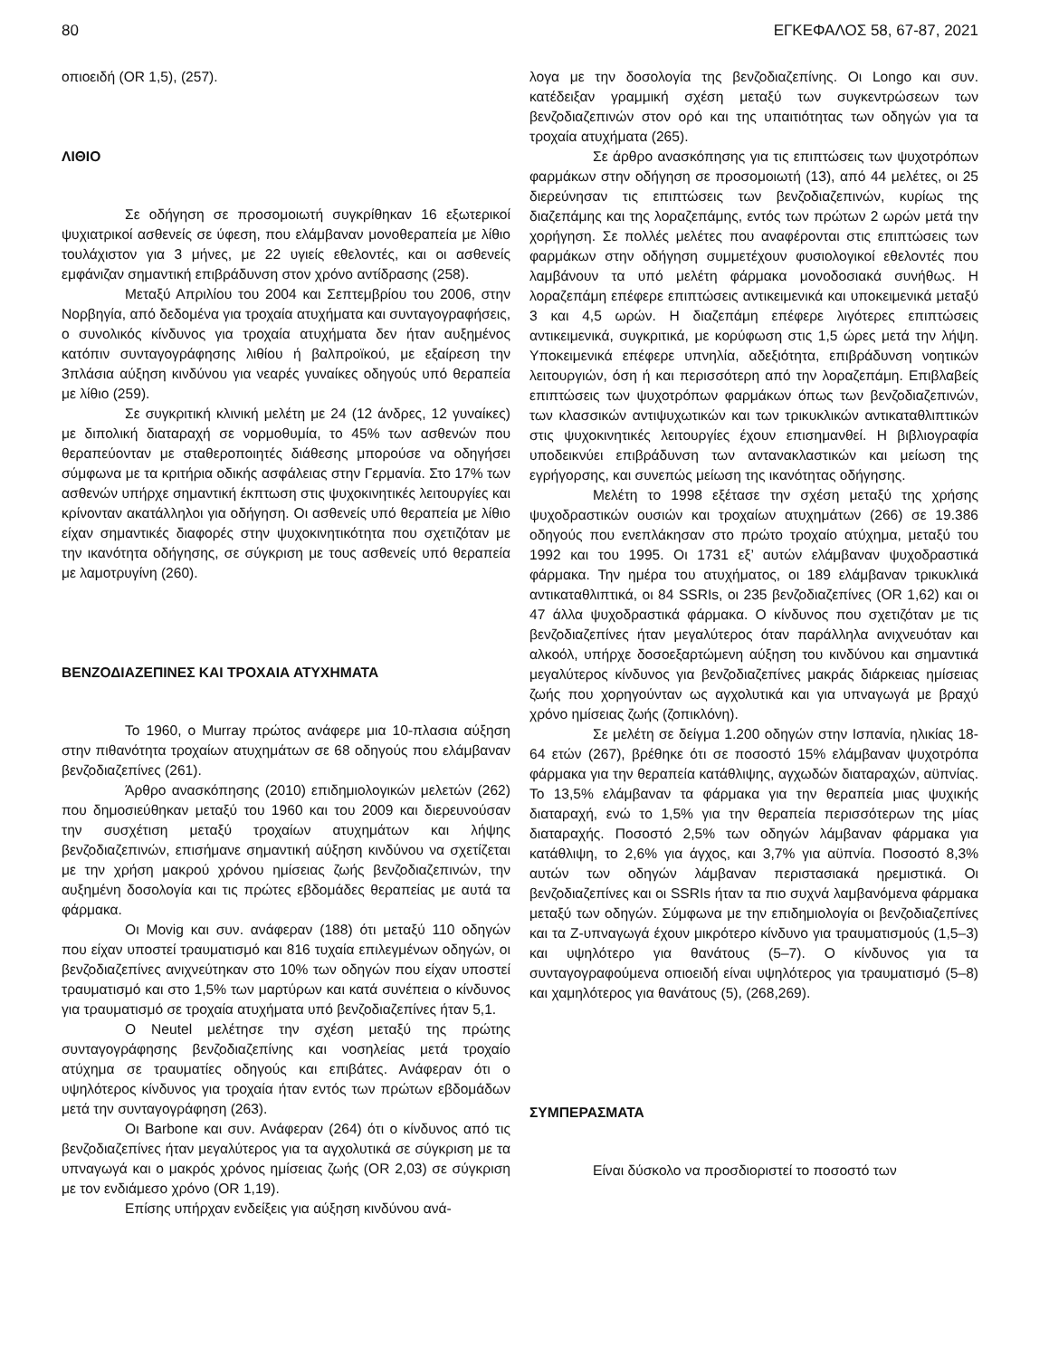80 ΕΓΚΕΦΑΛΟΣ 58, 67-87, 2021
οπιοειδή (OR 1,5), (257).
ΛΙΘΙΟ
Σε οδήγηση σε προσομοιωτή συγκρίθηκαν 16 εξωτερικοί ψυχιατρικοί ασθενείς σε ύφεση, που ελάμβαναν μονοθεραπεία με λίθιο τουλάχιστον για 3 μήνες, με 22 υγιείς εθελοντές, και οι ασθενείς εμφάνιζαν σημαντική επιβράδυνση στον χρόνο αντίδρασης (258).
Μεταξύ Απριλίου του 2004 και Σεπτεμβρίου του 2006, στην Νορβηγία, από δεδομένα για τροχαία ατυχήματα και συνταγογραφήσεις, ο συνολικός κίνδυνος για τροχαία ατυχήματα δεν ήταν αυξημένος κατόπιν συνταγογράφησης λιθίου ή βαλπροϊκού, με εξαίρεση την 3πλάσια αύξηση κινδύνου για νεαρές γυναίκες οδηγούς υπό θεραπεία με λίθιο (259).
Σε συγκριτική κλινική μελέτη με 24 (12 άνδρες, 12 γυναίκες) με διπολική διαταραχή σε νορμοθυμία, το 45% των ασθενών που θεραπεύονταν με σταθεροποιητές διάθεσης μπορούσε να οδηγήσει σύμφωνα με τα κριτήρια οδικής ασφάλειας στην Γερμανία. Στο 17% των ασθενών υπήρχε σημαντική έκπτωση στις ψυχοκινητικές λειτουργίες και κρίνονταν ακατάλληλοι για οδήγηση. Οι ασθενείς υπό θεραπεία με λίθιο είχαν σημαντικές διαφορές στην ψυχοκινητικότητα που σχετιζόταν με την ικανότητα οδήγησης, σε σύγκριση με τους ασθενείς υπό θεραπεία με λαμοτρυγίνη (260).
ΒΕΝΖΟΔΙΑΖΕΠΙΝΕΣ ΚΑΙ ΤΡΟΧΑΙΑ ΑΤΥΧΗΜΑΤΑ
Το 1960, ο Murray πρώτος ανάφερε μια 10-πλασια αύξηση στην πιθανότητα τροχαίων ατυχημάτων σε 68 οδηγούς που ελάμβαναν βενζοδιαζεπίνες (261).
Άρθρο ανασκόπησης (2010) επιδημιολογικών μελετών (262) που δημοσιεύθηκαν μεταξύ του 1960 και του 2009 και διερευνούσαν την συσχέτιση μεταξύ τροχαίων ατυχημάτων και λήψης βενζοδιαζεπινών, επισήμανε σημαντική αύξηση κινδύνου να σχετίζεται με την χρήση μακρού χρόνου ημίσειας ζωής βενζοδιαζεπινών, την αυξημένη δοσολογία και τις πρώτες εβδομάδες θεραπείας με αυτά τα φάρμακα.
Οι Movig και συν. ανάφεραν (188) ότι μεταξύ 110 οδηγών που είχαν υποστεί τραυματισμό και 816 τυχαία επιλεγμένων οδηγών, οι βενζοδιαζεπίνες ανιχνεύτηκαν στο 10% των οδηγών που είχαν υποστεί τραυματισμό και στο 1,5% των μαρτύρων και κατά συνέπεια ο κίνδυνος για τραυματισμό σε τροχαία ατυχήματα υπό βενζοδιαζεπίνες ήταν 5,1.
Ο Neutel μελέτησε την σχέση μεταξύ της πρώτης συνταγογράφησης βενζοδιαζεπίνης και νοσηλείας μετά τροχαίο ατύχημα σε τραυματίες οδηγούς και επιβάτες. Ανάφεραν ότι ο υψηλότερος κίνδυνος για τροχαία ήταν εντός των πρώτων εβδομάδων μετά την συνταγογράφηση (263).
Οι Barbone και συν. Ανάφεραν (264) ότι ο κίνδυνος από τις βενζοδιαζεπίνες ήταν μεγαλύτερος για τα αγχολυτικά σε σύγκριση με τα υπναγωγά και ο μακρός χρόνος ημίσειας ζωής (OR 2,03) σε σύγκριση με τον ενδιάμεσο χρόνο (OR 1,19).
Επίσης υπήρχαν ενδείξεις για αύξηση κινδύνου ανά-
λογα με την δοσολογία της βενζοδιαζεπίνης. Οι Longo και συν. κατέδειξαν γραμμική σχέση μεταξύ των συγκεντρώσεων των βενζοδιαζεπινών στον ορό και της υπαιτιότητας των οδηγών για τα τροχαία ατυχήματα (265).
Σε άρθρο ανασκόπησης για τις επιπτώσεις των ψυχοτρόπων φαρμάκων στην οδήγηση σε προσομοιωτή (13), από 44 μελέτες, οι 25 διερεύνησαν τις επιπτώσεις των βενζοδιαζεπινών, κυρίως της διαζεπάμης και της λοραζεπάμης, εντός των πρώτων 2 ωρών μετά την χορήγηση. Σε πολλές μελέτες που αναφέρονται στις επιπτώσεις των φαρμάκων στην οδήγηση συμμετέχουν φυσιολογικοί εθελοντές που λαμβάνουν τα υπό μελέτη φάρμακα μονοδοσιακά συνήθως. Η λοραζεπάμη επέφερε επιπτώσεις αντικειμενικά και υποκειμενικά μεταξύ 3 και 4,5 ωρών. Η διαζεπάμη επέφερε λιγότερες επιπτώσεις αντικειμενικά, συγκριτικά, με κορύφωση στις 1,5 ώρες μετά την λήψη. Υποκειμενικά επέφερε υπνηλία, αδεξιότητα, επιβράδυνση νοητικών λειτουργιών, όση ή και περισσότερη από την λοραζεπάμη. Επιβλαβείς επιπτώσεις των ψυχοτρόπων φαρμάκων όπως των βενζοδιαζεπινών, των κλασσικών αντιψυχωτικών και των τρικυκλικών αντικαταθλιπτικών στις ψυχοκινητικές λειτουργίες έχουν επισημανθεί. Η βιβλιογραφία υποδεικνύει επιβράδυνση των αντανακλαστικών και μείωση της εγρήγορσης, και συνεπώς μείωση της ικανότητας οδήγησης.
Μελέτη το 1998 εξέτασε την σχέση μεταξύ της χρήσης ψυχοδραστικών ουσιών και τροχαίων ατυχημάτων (266) σε 19.386 οδηγούς που ενεπλάκησαν στο πρώτο τροχαίο ατύχημα, μεταξύ του 1992 και του 1995. Οι 1731 εξ’ αυτών ελάμβαναν ψυχοδραστικά φάρμακα. Την ημέρα του ατυχήματος, οι 189 ελάμβαναν τρικυκλικά αντικαταθλιπτικά, οι 84 SSRIs, οι 235 βενζοδιαζεπίνες (OR 1,62) και οι 47 άλλα ψυχοδραστικά φάρμακα. Ο κίνδυνος που σχετιζόταν με τις βενζοδιαζεπίνες ήταν μεγαλύτερος όταν παράλληλα ανιχνευόταν και αλκοόλ, υπήρχε δοσοεξαρτώμενη αύξηση του κινδύνου και σημαντικά μεγαλύτερος κίνδυνος για βενζοδιαζεπίνες μακράς διάρκειας ημίσειας ζωής που χορηγούνταν ως αγχολυτικά και για υπναγωγά με βραχύ χρόνο ημίσειας ζωής (ζοπικλόνη).
Σε μελέτη σε δείγμα 1.200 οδηγών στην Ισπανία, ηλικίας 18-64 ετών (267), βρέθηκε ότι σε ποσοστό 15% ελάμβαναν ψυχοτρόπα φάρμακα για την θεραπεία κατάθλιψης, αγχωδών διαταραχών, αϋπνίας. Το 13,5% ελάμβαναν τα φάρμακα για την θεραπεία μιας ψυχικής διαταραχή, ενώ το 1,5% για την θεραπεία περισσότερων της μίας διαταραχής. Ποσοστό 2,5% των οδηγών λάμβαναν φάρμακα για κατάθλιψη, το 2,6% για άγχος, και 3,7% για αϋπνία. Ποσοστό 8,3% αυτών των οδηγών λάμβαναν περιστασιακά ηρεμιστικά. Οι βενζοδιαζεπίνες και οι SSRIs ήταν τα πιο συχνά λαμβανόμενα φάρμακα μεταξύ των οδηγών. Σύμφωνα με την επιδημιολογία οι βενζοδιαζεπίνες και τα Z-υπναγωγά έχουν μικρότερο κίνδυνο για τραυματισμούς (1,5–3) και υψηλότερο για θανάτους (5–7). Ο κίνδυνος για τα συνταγογραφούμενα οπιοειδή είναι υψηλότερος για τραυματισμό (5–8) και χαμηλότερος για θανάτους (5), (268,269).
ΣΥΜΠΕΡΑΣΜΑΤΑ
Είναι δύσκολο να προσδιοριστεί το ποσοστό των